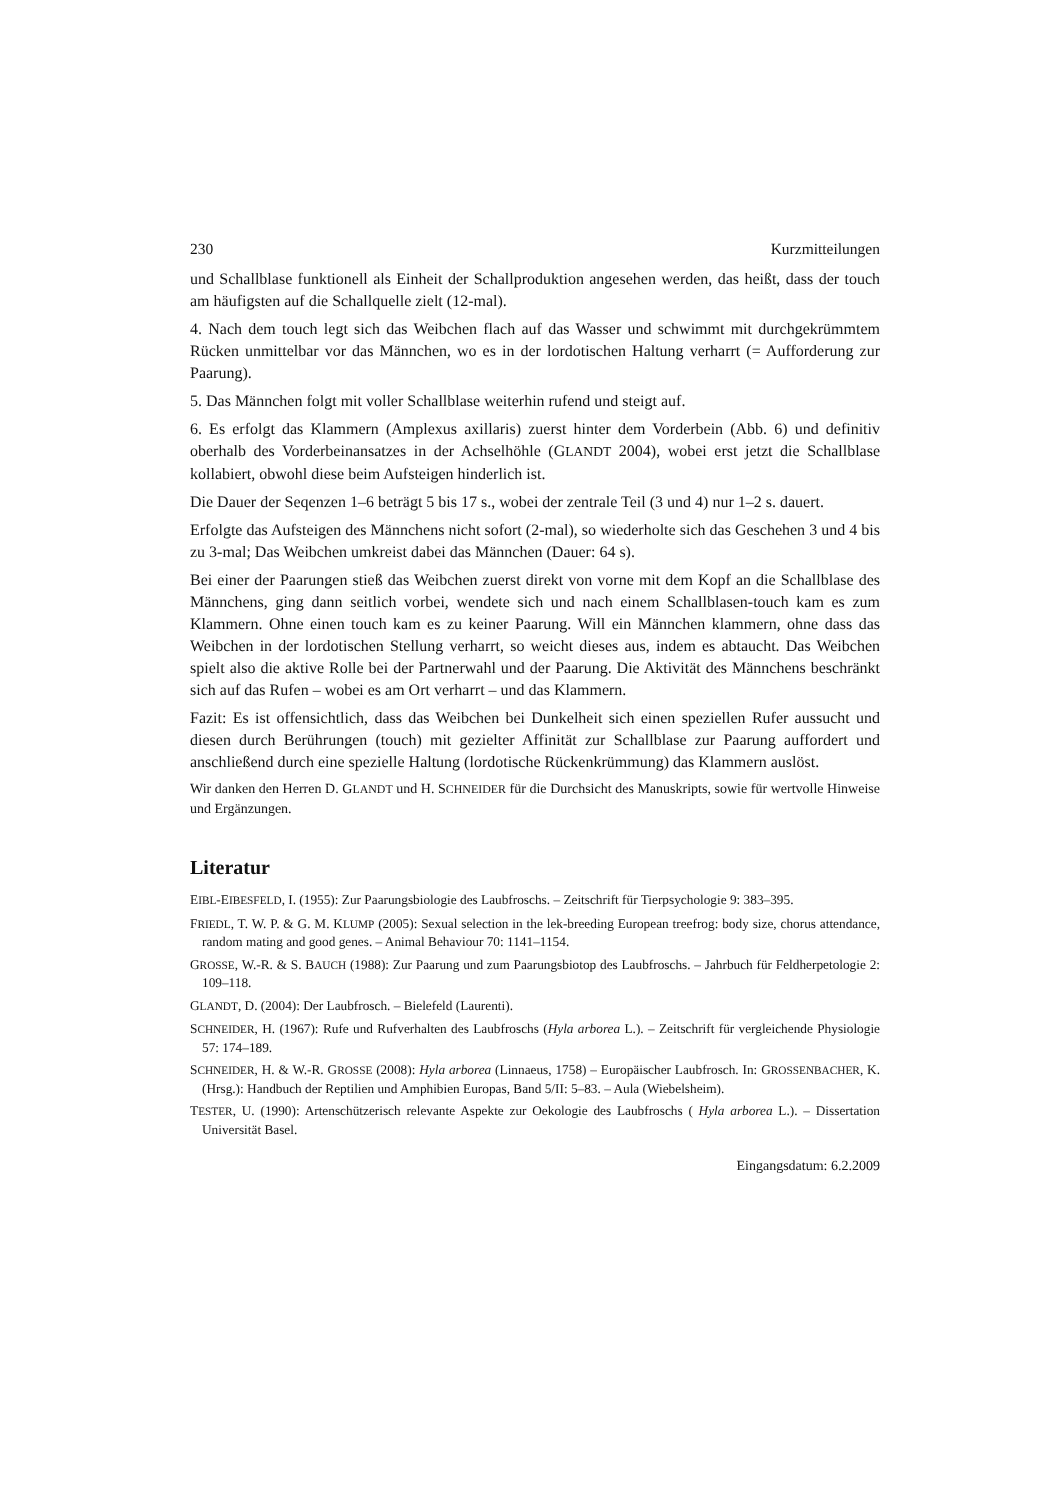230 Kurzmitteilungen
und Schallblase funktionell als Einheit der Schallproduktion angesehen werden, das heißt, dass der touch am häufigsten auf die Schallquelle zielt (12-mal).
4. Nach dem touch legt sich das Weibchen flach auf das Wasser und schwimmt mit durchgekrümmtem Rücken unmittelbar vor das Männchen, wo es in der lordotischen Haltung verharrt (= Aufforderung zur Paarung).
5. Das Männchen folgt mit voller Schallblase weiterhin rufend und steigt auf.
6. Es erfolgt das Klammern (Amplexus axillaris) zuerst hinter dem Vorderbein (Abb. 6) und definitiv oberhalb des Vorderbeinansatzes in der Achselhöhle (GLANDT 2004), wobei erst jetzt die Schallblase kollabiert, obwohl diese beim Aufsteigen hinderlich ist.
Die Dauer der Seqenzen 1–6 beträgt 5 bis 17 s., wobei der zentrale Teil (3 und 4) nur 1–2 s. dauert.
Erfolgte das Aufsteigen des Männchens nicht sofort (2-mal), so wiederholte sich das Geschehen 3 und 4 bis zu 3-mal; Das Weibchen umkreist dabei das Männchen (Dauer: 64 s).
Bei einer der Paarungen stieß das Weibchen zuerst direkt von vorne mit dem Kopf an die Schallblase des Männchens, ging dann seitlich vorbei, wendete sich und nach einem Schallblasen-touch kam es zum Klammern. Ohne einen touch kam es zu keiner Paarung. Will ein Männchen klammern, ohne dass das Weibchen in der lordotischen Stellung verharrt, so weicht dieses aus, indem es abtaucht. Das Weibchen spielt also die aktive Rolle bei der Partnerwahl und der Paarung. Die Aktivität des Männchens beschränkt sich auf das Rufen – wobei es am Ort verharrt – und das Klammern.
Fazit: Es ist offensichtlich, dass das Weibchen bei Dunkelheit sich einen speziellen Rufer aussucht und diesen durch Berührungen (touch) mit gezielter Affinität zur Schallblase zur Paarung auffordert und anschließend durch eine spezielle Haltung (lordotische Rückenkrümmung) das Klammern auslöst.
Wir danken den Herren D. GLANDT und H. SCHNEIDER für die Durchsicht des Manuskripts, sowie für wertvolle Hinweise und Ergänzungen.
Literatur
EIBL-EIBESFELD, I. (1955): Zur Paarungsbiologie des Laubfroschs. – Zeitschrift für Tierpsychologie 9: 383–395.
FRIEDL, T. W. P. & G. M. KLUMP (2005): Sexual selection in the lek-breeding European treefrog: body size, chorus attendance, random mating and good genes. – Animal Behaviour 70: 1141–1154.
GROSSE, W.-R. & S. BAUCH (1988): Zur Paarung und zum Paarungsbiotop des Laubfroschs. – Jahrbuch für Feldherpetologie 2: 109–118.
GLANDT, D. (2004): Der Laubfrosch. – Bielefeld (Laurenti).
SCHNEIDER, H. (1967): Rufe und Rufverhalten des Laubfroschs (Hyla arborea L.). – Zeitschrift für vergleichende Physiologie 57: 174–189.
SCHNEIDER, H. & W.-R. GROSSE (2008): Hyla arborea (Linnaeus, 1758) – Europäischer Laubfrosch. In: GROSSENBACHER, K. (Hrsg.): Handbuch der Reptilien und Amphibien Europas, Band 5/II: 5–83. – Aula (Wiebelsheim).
TESTER, U. (1990): Artenschützerisch relevante Aspekte zur Oekologie des Laubfroschs ( Hyla arborea L.). – Dissertation Universität Basel.
Eingangsdatum: 6.2.2009